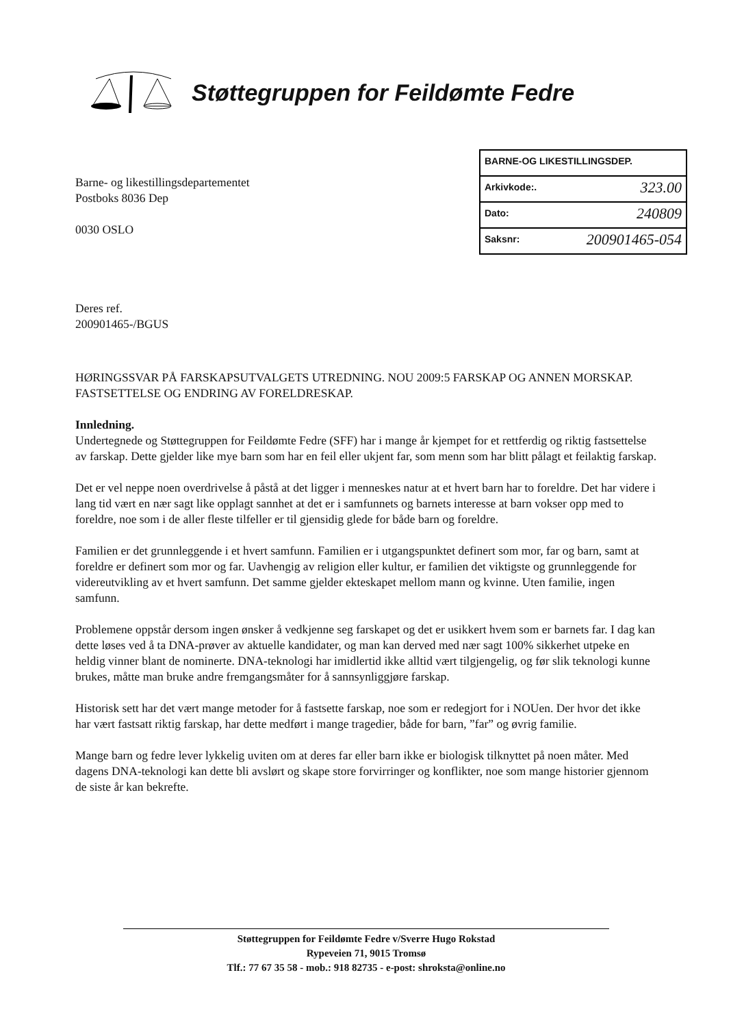Støttegruppen for Feildømte Fedre
BARNE-OG LIKESTILLINGSDEP.
Arkivkode:. 323.00
Dato: 240809
Saksnr: 200901465-054
Barne- og likestillingsdepartementet
Postboks 8036 Dep
0030 OSLO
Deres ref.
200901465-/BGUS
HØRINGSSVAR PÅ FARSKAPSUTVALGETS UTREDNING. NOU 2009:5 FARSKAP OG ANNEN MORSKAP. FASTSETTELSE OG ENDRING AV FORELDRESKAP.
Innledning.
Undertegnede og Støttegruppen for Feildømte Fedre (SFF) har i mange år kjempet for et rettferdig og riktig fastsettelse av farskap. Dette gjelder like mye barn som har en feil eller ukjent far, som menn som har blitt pålagt et feilaktig farskap.
Det er vel neppe noen overdrivelse å påstå at det ligger i menneskes natur at et hvert barn har to foreldre. Det har videre i lang tid vært en nær sagt like opplagt sannhet at det er i samfunnets og barnets interesse at barn vokser opp med to foreldre, noe som i de aller fleste tilfeller er til gjensidig glede for både barn og foreldre.
Familien er det grunnleggende i et hvert samfunn. Familien er i utgangspunktet definert som mor, far og barn, samt at foreldre er definert som mor og far. Uavhengig av religion eller kultur, er familien det viktigste og grunnleggende for videreutvikling av et hvert samfunn. Det samme gjelder ekteskapet mellom mann og kvinne. Uten familie, ingen samfunn.
Problemene oppstår dersom ingen ønsker å vedkjenne seg farskapet og det er usikkert hvem som er barnets far. I dag kan dette løses ved å ta DNA-prøver av aktuelle kandidater, og man kan derved med nær sagt 100% sikkerhet utpeke en heldig vinner blant de nominerte. DNA-teknologi har imidlertid ikke alltid vært tilgjengelig, og før slik teknologi kunne brukes, måtte man bruke andre fremgangsmåter for å sannsynliggjøre farskap.
Historisk sett har det vært mange metoder for å fastsette farskap, noe som er redegjort for i NOUen. Der hvor det ikke har vært fastsatt riktig farskap, har dette medført i mange tragedier, både for barn, ”far” og øvrig familie.
Mange barn og fedre lever lykkelig uviten om at deres far eller barn ikke er biologisk tilknyttet på noen måter. Med dagens DNA-teknologi kan dette bli avslørt og skape store forvirringer og konflikter, noe som mange historier gjennom de siste år kan bekrefte.
Støttegruppen for Feildømte Fedre v/Sverre Hugo Rokstad
Rypeveien 71, 9015 Tromsø
Tlf.: 77 67 35 58 - mob.: 918 82735 - e-post: shroksta@online.no